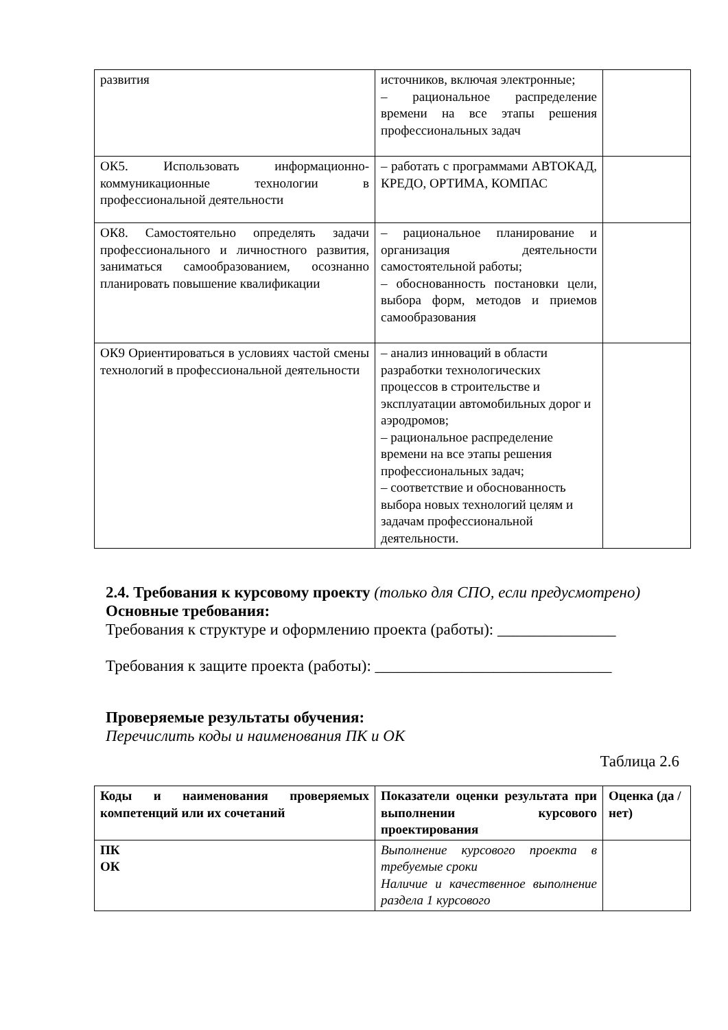| развития | источников, включая электронные; – рациональное распределение времени на все этапы решения профессиональных задач | |
| ОК5. Использовать информационно-коммуникационные технологии в профессиональной деятельности | – работать с программами АВТОКАД, КРЕДО, ОРТИМА, КОМПАС | |
| ОК8. Самостоятельно определять задачи профессионального и личностного развития, заниматься самообразованием, осознанно планировать повышение квалификации | – рациональное планирование и организация деятельности самостоятельной работы; – обоснованность постановки цели, выбора форм, методов и приемов самообразования | |
| ОК9 Ориентироваться в условиях частой смены технологий в профессиональной деятельности | – анализ инноваций в области разработки технологических процессов в строительстве и эксплуатации автомобильных дорог и аэродромов; – рациональное распределение времени на все этапы решения профессиональных задач; – соответствие и обоснованность выбора новых технологий целям и задачам профессиональной деятельности. | |
2.4. Требования к курсовому проекту (только для СПО, если предусмотрено)
Основные требования:
Требования к структуре и оформлению проекта (работы): _______________
Требования к защите проекта (работы): ______________________________
Проверяемые результаты обучения:
Перечислить коды и наименования ПК и ОК
Таблица 2.6
| Коды и наименования проверяемых компетенций или их сочетаний | Показатели оценки результата при выполнении курсового проектирования | Оценка (да / нет) |
| ПК ОК | Выполнение курсового проекта в требуемые сроки Наличие и качественное выполнение раздела 1 курсового | |